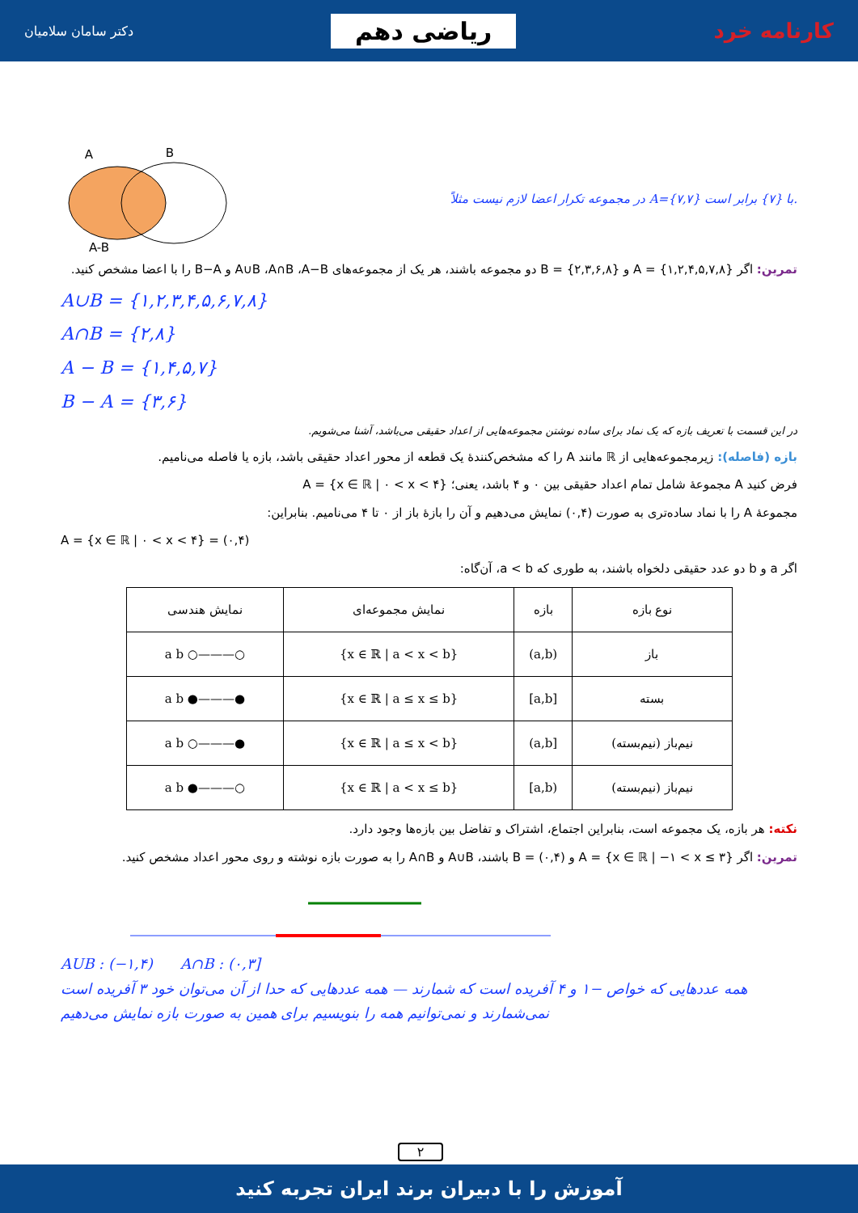کارنامه خرد
ریاضی دهم
دکتر سامان سلامیان
در مجموعه تکرار اعضا لازم نیست مثلاً A={۷,۷} با {۷} برابر است.
A
B
A-B
تمرین: اگر A = {۱,۲,۴,۵,۷,۸} و B = {۲,۳,۶,۸} دو مجموعه باشند، هر یک از مجموعه‌های A∪B ،A∩B ،A−B و B−A را با اعضا مشخص کنید.
A∪B = {۱,۲,۳,۴,۵,۶,۷,۸}
A∩B = {۲,۸}
A − B = {۱,۴,۵,۷}
B − A = {۳,۶}
در این قسمت با تعریف بازه که یک نماد برای ساده نوشتن مجموعه‌هایی از اعداد حقیقی می‌باشد، آشنا می‌شویم.
بازه (فاصله): زیرمجموعه‌هایی از ℝ مانند A را که مشخص‌کنندهٔ یک قطعه از محور اعداد حقیقی باشد، بازه یا فاصله می‌نامیم.
فرض کنید A مجموعهٔ شامل تمام اعداد حقیقی بین ۰ و ۴ باشد، یعنی؛ A = {x ∈ ℝ | ۰ < x < ۴}
مجموعهٔ A را با نماد ساده‌تری به صورت (۰,۴) نمایش می‌دهیم و آن را بازهٔ باز از ۰ تا ۴ می‌نامیم. بنابراین:
A = {x ∈ ℝ | ۰ < x < ۴} = (۰,۴)
اگر a و b دو عدد حقیقی دلخواه باشند، به طوری که a < b، آن‌گاه:
| نوع بازه | بازه | نمایش مجموعه‌ای | نمایش هندسی |
| --- | --- | --- | --- |
| باز | (a,b) | {x ∈ ℝ / a < x < b} | ○———○ a b |
| بسته | [a,b] | {x ∈ ℝ / a ≤ x ≤ b} | ●———● a b |
| نیم‌باز (نیم‌بسته) | [a,b) | {x ∈ ℝ / a ≤ x < b} | ●———○ a b |
| نیم‌باز (نیم‌بسته) | (a,b] | {x ∈ ℝ / a < x ≤ b} | ○———● a b |
نکته: هر بازه، یک مجموعه است، بنابراین اجتماع، اشتراک و تفاضل بین بازه‌ها وجود دارد.
تمرین: اگر A = {x ∈ ℝ | −۱ < x ≤ ۳} و B = (۰,۴) باشند، A∪B و A∩B را به صورت بازه نوشته و روی محور اعداد مشخص کنید.
AUB : (−۱,۴) A∩B : (۰,۳]
همه عددهایی که خواص −۱ و ۴ آفریده است که شمارند — همه عددهایی که حدا از آن می‌توان خود ۳ آفریده است نمی‌شمارند و نمی‌توانیم همه را بنویسیم برای همین به صورت بازه نمایش می‌دهیم
۲
آموزش را با دبیران برند ایران تجربه کنید